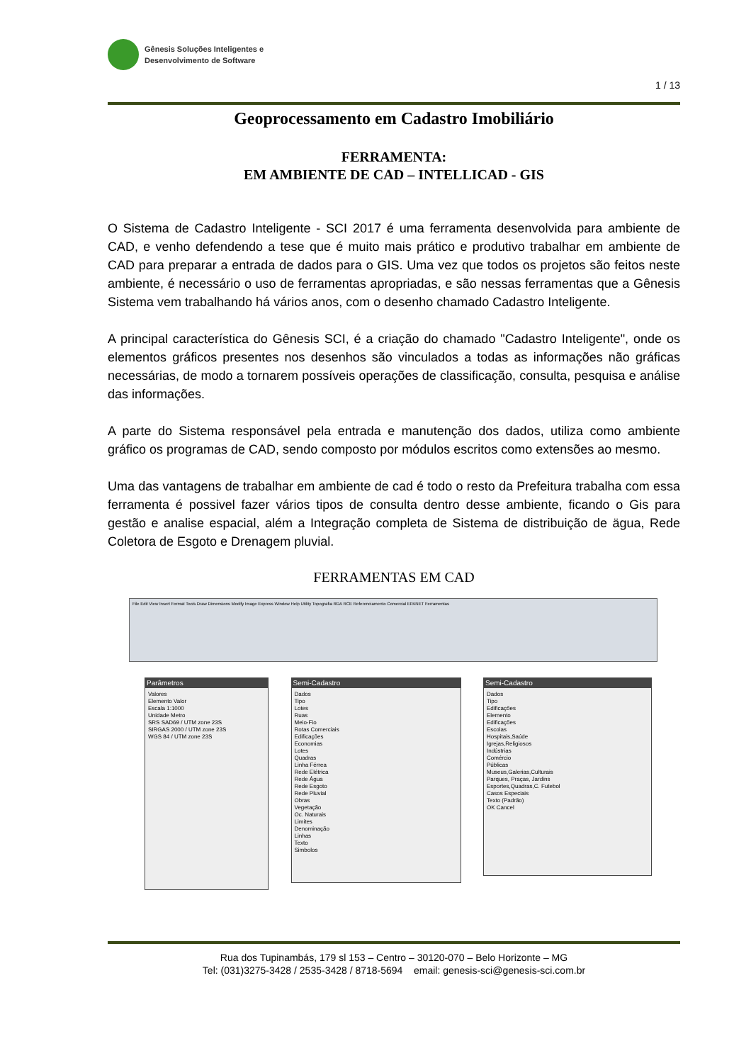Gênesis Soluções Inteligentes e
Desenvolvimento de Software
1 / 13
Geoprocessamento em Cadastro Imobiliário
FERRAMENTA:
EM AMBIENTE DE CAD – INTELLICAD - GIS
O Sistema de Cadastro Inteligente - SCI 2017 é uma ferramenta desenvolvida para ambiente de CAD, e venho defendendo a tese que é muito mais prático e produtivo trabalhar em ambiente de CAD para preparar a entrada de dados para o GIS. Uma vez que todos os projetos são feitos neste ambiente, é necessário o uso de ferramentas apropriadas, e são nessas ferramentas que a Gênesis Sistema vem trabalhando há vários anos, com o desenho chamado Cadastro Inteligente.
A principal característica do Gênesis SCI, é a criação do chamado "Cadastro Inteligente", onde os elementos gráficos presentes nos desenhos são vinculados a todas as informações não gráficas necessárias, de modo a tornarem possíveis operações de classificação, consulta, pesquisa e análise das informações.
A parte do Sistema responsável pela entrada e manutenção dos dados, utiliza como ambiente gráfico os programas de CAD, sendo composto por módulos escritos como extensões ao mesmo.
Uma das vantagens de trabalhar em ambiente de cad é todo o resto da Prefeitura trabalha com essa ferramenta é possivel fazer vários tipos de consulta dentro desse ambiente, ficando o Gis para gestão e analise espacial, além a Integração completa de Sistema de distribuição de ägua, Rede Coletora de Esgoto e Drenagem pluvial.
FERRAMENTAS EM CAD
File Edit View Insert Format Tools Draw Dimensions Modify Image Express Window Help Utility Topografia RDA RCE Referenciamento Comercial EPANET Ferramentas
Parâmetros
Valores
Elemento Valor
Escala 1:1000
Unidade Metro
SRS SAD69 / UTM zone 23S
SIRGAS 2000 / UTM zone 23S
WGS 84 / UTM zone 23S
Semi-Cadastro
Dados
Tipo
Lotes
Ruas
Meio-Fio
Rotas Comerciais
Edificações
Economias
Lotes
Quadras
Linha Férrea
Rede Elétrica
Rede Água
Rede Esgoto
Rede Pluvial
Obras
Vegetação
Oc. Naturais
Limites
Denominação
Linhas
Texto
Simbolos
Semi-Cadastro
Dados
Tipo
Edificações
Elemento
Edificações
Escolas
Hospitais,Saúde
Igrejas,Religiosos
Indústrias
Comércio
Públicas
Museus,Galerias,Culturais
Parques, Praças, Jardins
Esportes,Quadras,C. Futebol
Casos Especiais
Texto (Padrão)
OK Cancel
Rua dos Tupinambás, 179 sl 153 – Centro – 30120-070 – Belo Horizonte – MG
Tel: (031)3275-3428 / 2535-3428 / 8718-5694 email: genesis-sci@genesis-sci.com.br